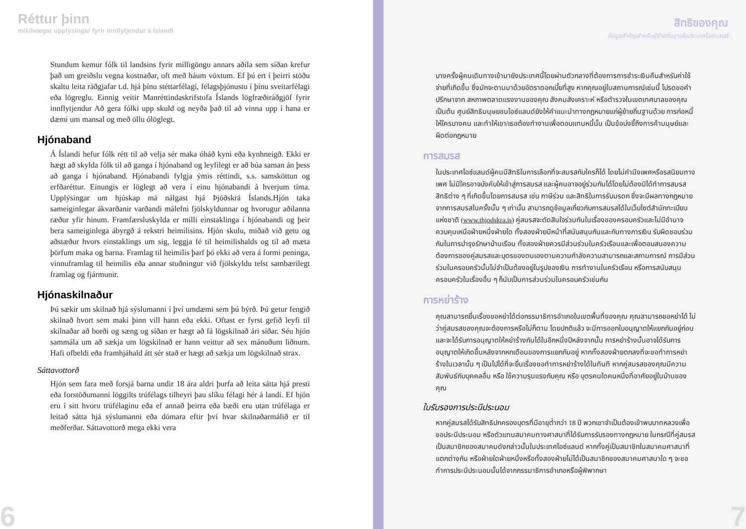Réttur þinn
mikilvægar upplýsingar fyrir innflytjendur á Íslandi
Stundum kemur fólk til landsins fyrir milligöngu annars aðila sem síðan krefur það um greiðslu vegna kostnaðar, oft með háum vöxtum. Ef þú ert í þeirri stöðu skaltu leita ráðgjafar t.d. hjá þínu stéttarfélagi, félagsþjónustu í þínu sveitarfélagi eða lögreglu. Einnig veitir Manréttindaskrifstofa Íslands lögfræðiráðgjöf fyrir innflytjendur Að gera fólki upp skuld og neyða það til að vinna upp í hana er dæmi um mansal og með öllu ólöglegt.
Hjónaband
Á Íslandi hefur fólk rétt til að velja sér maka óháð kyni eða kynhneigð. Ekki er hægt að skylda fólk til að ganga í hjónaband og leyfilegt er að búa saman án þess að ganga í hjónaband. Hjónabandi fylgja ýmis réttindi, s.s. samsköttun og erfðaréttur. Einungis er löglegt að vera í einu hjónabandi á hverjum tíma. Upplýsingar um hjúskap má nálgast hjá Þjóðskrá Íslands.Hjón taka sameiginlegar ákvarðanir varðandi málefni fjölskyldunnar og hvorugur aðilanna ræður yfir hinum. Framfærsluskylda er milli einstaklinga í hjónabandi og þeir bera sameiginlega ábyrgð á rekstri heimilisins. Hjón skulu, miðað við getu og aðstæður hvors einstaklings um sig, leggja fé til heimilishalds og til að mæta þörfum maka og barna. Framlag til heimilis þarf þó ekki að vera á formi peninga, vinnuframlag til heimilis eða annar stuðningur við fjölskyldu telst sambærilegt framlag og fjármunir.
Hjónaskilnaður
Þú sækir um skilnað hjá sýslumanni í því umdæmi sem þú býrð. Þú getur fengið skilnað hvort sem maki þinn vill hann eða ekki. Oftast er fyrst gefið leyfi til skilnaðar að borði og sæng og síðan er hægt að fá lögskilnað ári síðar. Séu hjón sammála um að sækja um lögskilnað er hann veittur að sex mánuðum liðnum. Hafi ofbeldi eða framhjáhald átt sér stað er hægt að sækja um lögskilnað strax.
Sáttavottorð
Hjón sem fara með forsjá barna undir 18 ára aldri þurfa að leita sátta hjá presti eða forstöðumanni löggilts trúfélags tilheyri þau slíku félagi hér á landi. Ef hjón eru í sitt hvoru trúfélaginu eða ef annað þeirra eða bæði eru utan trúfélaga er leitað sátta hjá sýslumanni eða dómara eftir því hvar skilnaðarmálið er til meðferðar. Sáttavottorð mega ekki vera
6
สิทธิของคุณ
ข้อมูลสำคัญสำหรับผู้ย้ายถิ่นฐานในประเทศไอซ์แลนด์
บางครั้งผู้คนเดินทางเข้ามายังประเทศนี้โดยผ่านตัวกลางที่ต้องการการชำระเงินคืนสำหรับค่าใช้จ่ายที่เกิดขึ้น ซึ่งมักจะตามมาด้วยอัตราดอกเบี้ยที่สูง หากคุณอยู่ในสถานการณ์เช่นนี้ โปรดขอคำปรึกษาจาก สหภาพตลาดแรงงานของคุณ สังคมสังเคราะห์ หรือตำรวจในเขตเทศบาลของคุณ เป็นต้น ศูนย์สิทธิมนุษยชนไอซ์แลนด์ยังให้คำแนะนำทางกฎหมายแก่ผู้ย้ายถิ่นฐานด้วย การก่อหนี้ให้ใครบางคน และทำให้เขา/เธอต้องทำงานเพื่อตอบแทนหนี้นั้น เป็นข้อบ่งชี้ถึงการค้ามนุษย์และผิดต่อกฎหมาย
การสมรส
ในประเทศไอซ์แลนด์ผู้คนมีสิทธิในการเลือกที่จะสมรสกับใครก็ได้ โดยไม่คำนึงเพศหรือรสนิยมทางเพศ ไม่มีใครอาจบังคับให้เข้าสู่การสมรส และผู้คนอาจอยู่ร่วมกันได้โดยไม่ต้องมิได้ทำการสมรส สิทธิต่าง ๆ ที่เกิดขึ้นโดยการสมรส เช่น ภาษีร่วม และสิทธิในการรับมรดก ซึ่งจะมีผลทางกฎหมายจากการสมรสในครั้งนั้น ๆ เท่านั้น สามารถดูข้อมูลเกี่ยวกับการสมรสได้ในเว็บไซต์สำนักทะเบียนแห่งชาติ (www.thjodskra.is) คู่สมรสจะตัดสินใจร่วมกันในเรื่องของครอบครัวและไม่มีอำนาจควบคุมเหนือฝ่ายหนึ่งฝ่ายใด ทั้งสองฝ่ายมีหน้าที่สนับสนุนกันและกันทางการเงิน รับผิดชอบร่วมกันในการบำรุงรักษาบ้านเรือน ทั้งสองฝ่ายควรมีส่วนร่วมในครัวเรือนและเพื่อตอบสนองความต้องการของคู่สมรสและบุตรของตนเองตามความกำลังความสามารถและสถานการณ์ การมีส่วนร่วมในครอบครัวนั้นไม่จำเป็นต้องอยู่ในรูปของเงิน การทำงานในครัวเรือน หรือการสนับสนุนครอบครัวในเรื่องอื่น ๆ ก็นับเป็นการส่วนร่วมในครอบครัวเช่นกัน
การหย่าร้าง
คุณสามารถยื่นเรื่องขอหย่าได้ต่อกรรมาธิการอำเภอในเขตพื้นที่ของคุณ คุณสามารถขอหย่าได้ ไม่ว่าคู่สมรสของคุณจะต้องการหรือไม่ก็ตาม โดยปกติแล้ว จะมีการออกใบอนุญาตให้แยกกันอยู่ก่อน และจะได้รับการอนุญาตให้หย่าร้างกันได้ในอีกหนึ่งปีหลังจากนั้น การหย่าร้างนั้นอาจได้รับการอนุญาตให้เกิดขึ้นหลังจากหกเดือนของการแยกกันอยู่ หากทั้งสองฝ่ายตกลงที่จะขอทำการหย่าร้างในเวลานั้น ๆ เป็นไปได้ที่จะยื่นเรื่องขอทำการหย่าร้างได้ในทันที หากคู่สมรสของคุณมีความสัมพันธ์กับบุคคลอื่น หรือ ใช้ความรุนแรงกับคุณ หรือ บุตรคนใดคนหนึ่งที่อาศัยอยู่ในบ้านของคุณ
ใบรับรองการประนีประนอม
หากคู่สมรสได้รับสิทธิปกครองบุตรที่มีอายุต่ำกว่า 18 ปี พวกเขาจำเป็นต้องเข้าพบบาทหลวงเพื่อขอประนีประนอม หรือตัวแทนสมาคมทางศาสนาที่ได้รับการรับรองทางกฎหมาย ในกรณีที่คู่สมรสเป็นสมาชิกของสมาคมดังกล่าวนั้นในประเทศไอซ์แลนด์ หากทั้งคู่เป็นสมาชิกในสมาคมศาสนาที่แตกต่างกัน หรือฝ่ายใดฝ่ายหนึ่งหรือทั้งสองฝ่ายไม่ได้เป็นสมาชิกของสมาคมศาสนาใด ๆ จะขอทำการประนีประนอมนั้นได้จากกรรมาธิการอำเภอหรือผู้พิพากษา
7